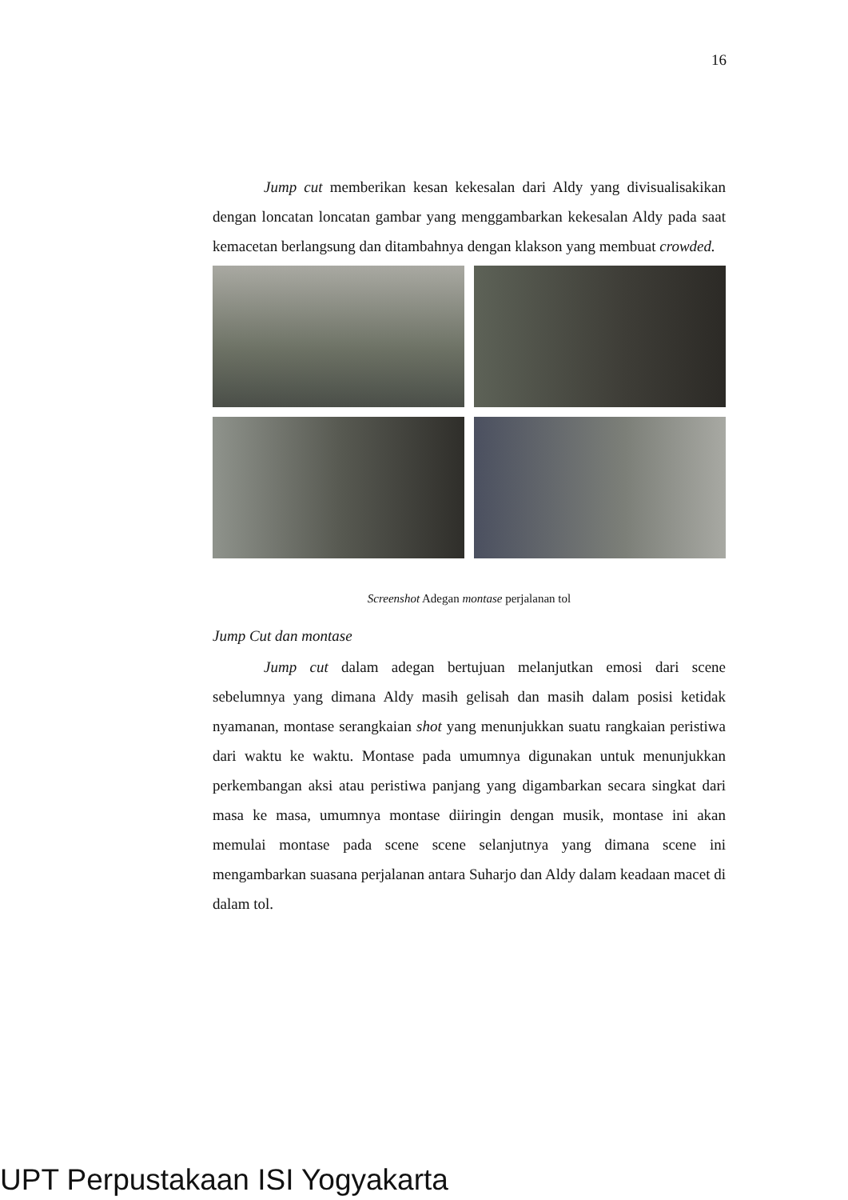16
Jump cut memberikan kesan kekesalan dari Aldy yang divisualisakikan dengan loncatan loncatan gambar yang menggambarkan kekesalan Aldy pada saat kemacetan berlangsung dan ditambahnya dengan klakson yang membuat crowded.
Screenshot Adegan montase perjalanan tol
Jump Cut dan montase
Jump cut dalam adegan bertujuan melanjutkan emosi dari scene sebelumnya yang dimana Aldy masih gelisah dan masih dalam posisi ketidak nyamanan, montase serangkaian shot yang menunjukkan suatu rangkaian peristiwa dari waktu ke waktu. Montase pada umumnya digunakan untuk menunjukkan perkembangan aksi atau peristiwa panjang yang digambarkan secara singkat dari masa ke masa, umumnya montase diiringin dengan musik, montase ini akan memulai montase pada scene scene selanjutnya yang dimana scene ini mengambarkan suasana perjalanan antara Suharjo dan Aldy dalam keadaan macet di dalam tol.
UPT Perpustakaan ISI Yogyakarta